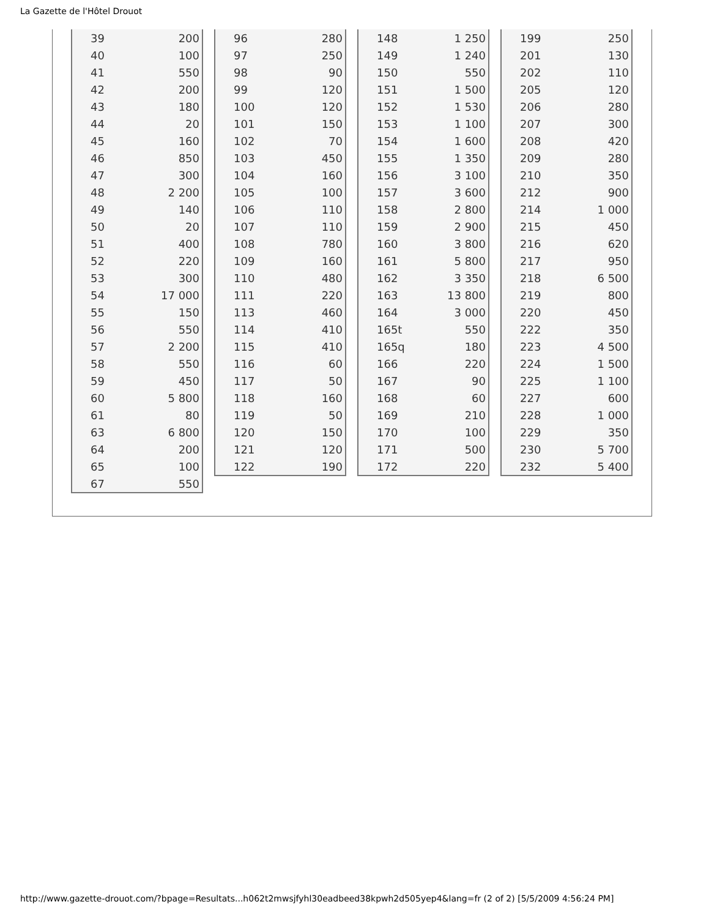La Gazette de l'Hôtel Drouot
| 39 | 200 |
| 40 | 100 |
| 41 | 550 |
| 42 | 200 |
| 43 | 180 |
| 44 | 20 |
| 45 | 160 |
| 46 | 850 |
| 47 | 300 |
| 48 | 2 200 |
| 49 | 140 |
| 50 | 20 |
| 51 | 400 |
| 52 | 220 |
| 53 | 300 |
| 54 | 17 000 |
| 55 | 150 |
| 56 | 550 |
| 57 | 2 200 |
| 58 | 550 |
| 59 | 450 |
| 60 | 5 800 |
| 61 | 80 |
| 63 | 6 800 |
| 64 | 200 |
| 65 | 100 |
| 67 | 550 |
| 96 | 280 |
| 97 | 250 |
| 98 | 90 |
| 99 | 120 |
| 100 | 120 |
| 101 | 150 |
| 102 | 70 |
| 103 | 450 |
| 104 | 160 |
| 105 | 100 |
| 106 | 110 |
| 107 | 110 |
| 108 | 780 |
| 109 | 160 |
| 110 | 480 |
| 111 | 220 |
| 113 | 460 |
| 114 | 410 |
| 115 | 410 |
| 116 | 60 |
| 117 | 50 |
| 118 | 160 |
| 119 | 50 |
| 120 | 150 |
| 121 | 120 |
| 122 | 190 |
| 148 | 1 250 |
| 149 | 1 240 |
| 150 | 550 |
| 151 | 1 500 |
| 152 | 1 530 |
| 153 | 1 100 |
| 154 | 1 600 |
| 155 | 1 350 |
| 156 | 3 100 |
| 157 | 3 600 |
| 158 | 2 800 |
| 159 | 2 900 |
| 160 | 3 800 |
| 161 | 5 800 |
| 162 | 3 350 |
| 163 | 13 800 |
| 164 | 3 000 |
| 165t | 550 |
| 165q | 180 |
| 166 | 220 |
| 167 | 90 |
| 168 | 60 |
| 169 | 210 |
| 170 | 100 |
| 171 | 500 |
| 172 | 220 |
| 199 | 250 |
| 201 | 130 |
| 202 | 110 |
| 205 | 120 |
| 206 | 280 |
| 207 | 300 |
| 208 | 420 |
| 209 | 280 |
| 210 | 350 |
| 212 | 900 |
| 214 | 1 000 |
| 215 | 450 |
| 216 | 620 |
| 217 | 950 |
| 218 | 6 500 |
| 219 | 800 |
| 220 | 450 |
| 222 | 350 |
| 223 | 4 500 |
| 224 | 1 500 |
| 225 | 1 100 |
| 227 | 600 |
| 228 | 1 000 |
| 229 | 350 |
| 230 | 5 700 |
| 232 | 5 400 |
http://www.gazette-drouot.com/?bpage=Resultats...h062t2mwsjfyhl30eadbeed38kpwh2d505yep4&lang=fr (2 of 2) [5/5/2009 4:56:24 PM]